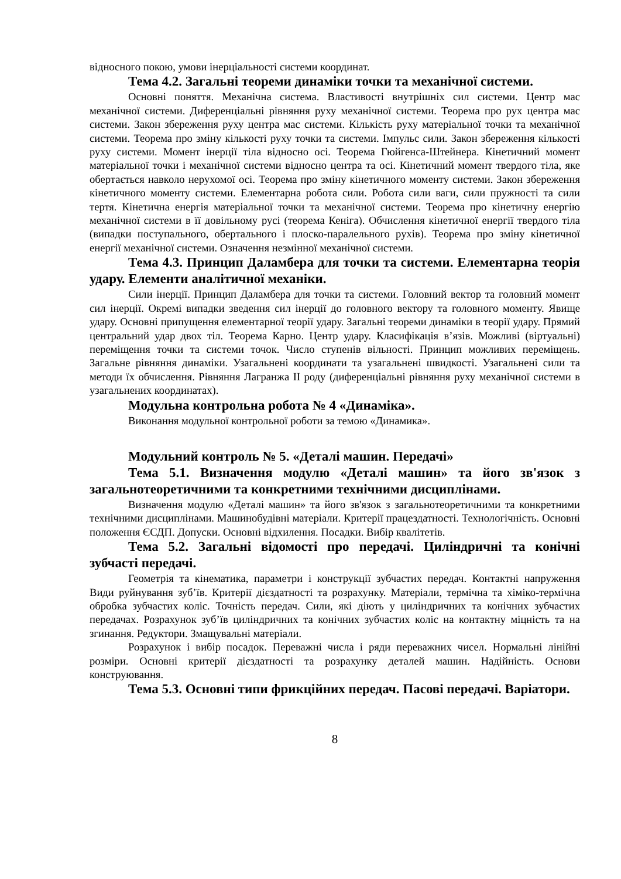відносного покою, умови інерціальності системи координат.
Тема 4.2. Загальні теореми динаміки точки та механічної системи.
Основні поняття. Механічна система. Властивості внутрішніх сил системи. Центр мас механічної системи. Диференціальні рівняння руху механічної системи. Теорема про рух центра мас системи. Закон збереження руху центра мас системи. Кількість руху матеріальної точки та механічної системи. Теорема про зміну кількості руху точки та системи. Імпульс сили. Закон збереження кількості руху системи. Момент інерції тіла відносно осі. Теорема Гюйгенса-Штейнера. Кінетичний момент матеріальної точки і механічної системи відносно центра та осі. Кінетичний момент твердого тіла, яке обертається навколо нерухомої осі. Теорема про зміну кінетичного моменту системи. Закон збереження кінетичного моменту системи. Елементарна робота сили. Робота сили ваги, сили пружності та сили тертя. Кінетична енергія матеріальної точки та механічної системи. Теорема про кінетичну енергію механічної системи в її довільному русі (теорема Кеніга). Обчислення кінетичної енергії твердого тіла (випадки поступального, обертального і плоско-паралельного рухів). Теорема про зміну кінетичної енергії механічної системи. Означення незмінної механічної системи.
Тема 4.3. Принцип Даламбера для точки та системи. Елементарна теорія удару. Елементи аналітичної механіки.
Сили інерції. Принцип Даламбера для точки та системи. Головний вектор та головний момент сил інерції. Окремі випадки зведення сил інерції до головного вектору та головного моменту. Явище удару. Основні припущення елементарної теорії удару. Загальні теореми динаміки в теорії удару. Прямий центральний удар двох тіл. Теорема Карно. Центр удару. Класифікація в’язів. Можливі (віртуальні) переміщення точки та системи точок. Число ступенів вільності. Принцип можливих переміщень. Загальне рівняння динаміки. Узагальнені координати та узагальнені швидкості. Узагальнені сили та методи їх обчислення. Рівняння Лагранжа ІІ роду (диференціальні рівняння руху механічної системи в узагальнених координатах).
Модульна контрольна робота № 4 «Динаміка».
Виконання модульної контрольної роботи за темою «Динамика».
Модульний контроль № 5. «Деталі машин. Передачі»
Тема 5.1. Визначення модулю «Деталі машин» та його зв'язок з загальнотеоретичними та конкретними технічними дисциплінами.
Визначення модулю «Деталі машин» та його зв'язок з загальнотеоретичними та конкретними технічними дисциплінами. Машинобудівні матеріали. Критерії працездатності. Технологічність. Основні положення ЄСДП. Допуски. Основні відхилення. Посадки. Вибір квалітетів.
Тема 5.2. Загальні відомості про передачі. Циліндричні та конічні зубчасті передачі.
Геометрія та кінематика, параметри і конструкції зубчастих передач. Контактні напруження Види руйнування зуб’їв. Критерії дієздатності та розрахунку. Матеріали, термічна та хіміко-термічна обробка зубчастих коліс. Точність передач. Сили, які діють у циліндричних та конічних зубчастих передачах. Розрахунок зуб’їв циліндричних та конічних зубчастих коліс на контактну міцність та на згинання. Редуктори. Змащувальні матеріали.
Розрахунок і вибір посадок. Переважні числа і ряди переважних чисел. Нормальні лінійні розміри. Основні критерії дієздатності та розрахунку деталей машин. Надійність. Основи конструювання.
Тема 5.3. Основні типи фрикційних передач. Пасові передачі. Варіатори.
8